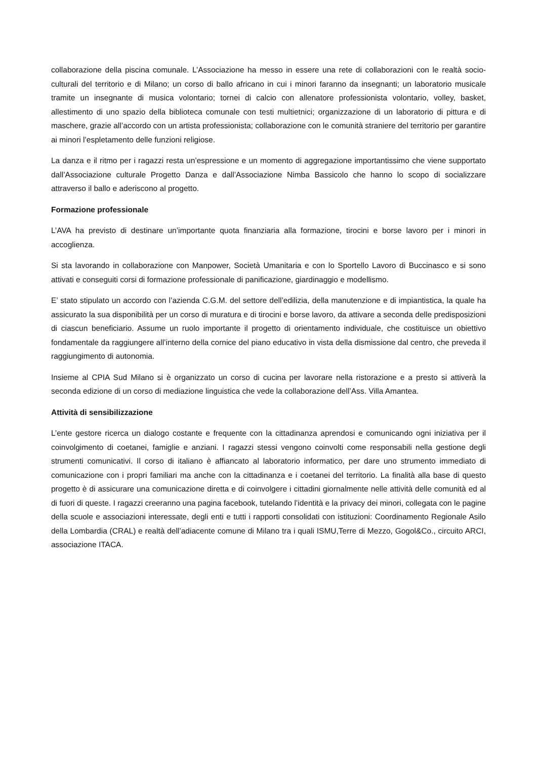collaborazione della piscina comunale. L’Associazione ha messo in essere una rete di collaborazioni con le realtà socio-culturali del territorio e di Milano; un corso di ballo africano in cui i minori faranno da insegnanti; un laboratorio musicale tramite un insegnante di musica volontario; tornei di calcio con allenatore professionista volontario, volley, basket, allestimento di uno spazio della biblioteca comunale con testi multietnici; organizzazione di un laboratorio di pittura e di maschere, grazie all’accordo con un artista professionista; collaborazione con le comunità straniere del territorio per garantire ai minori l’espletamento delle funzioni religiose.
La danza e il ritmo per i ragazzi resta un’espressione e un momento di aggregazione importantissimo che viene supportato dall’Associazione culturale Progetto Danza e dall’Associazione Nimba Bassicolo che hanno lo scopo di socializzare attraverso il ballo e aderiscono al progetto.
Formazione professionale
L’AVA ha previsto di destinare un’importante quota finanziaria alla formazione, tirocini e borse lavoro per i minori in accoglienza.
Si sta lavorando in collaborazione con Manpower, Società Umanitaria e con lo Sportello Lavoro di Buccinasco e si sono attivati e conseguiti corsi di formazione professionale di panificazione, giardinaggio e modellismo.
E’ stato stipulato un accordo con l’azienda C.G.M. del settore dell’edilizia, della manutenzione e di impiantistica, la quale ha assicurato la sua disponibilità per un corso di muratura e di tirocini e borse lavoro, da attivare a seconda delle predisposizioni di ciascun beneficiario. Assume un ruolo importante il progetto di orientamento individuale, che costituisce un obiettivo fondamentale da raggiungere all’interno della cornice del piano educativo in vista della dismissione dal centro, che preveda il raggiungimento di autonomia.
Insieme al CPIA Sud Milano si è organizzato un corso di cucina per lavorare nella ristorazione e a presto si attiverà la seconda edizione di un corso di mediazione linguistica che vede la collaborazione dell’Ass. Villa Amantea.
Attività di sensibilizzazione
L’ente gestore ricerca un dialogo costante e frequente con la cittadinanza aprendosi e comunicando ogni iniziativa per il coinvolgimento di coetanei, famiglie e anziani. I ragazzi stessi vengono coinvolti come responsabili nella gestione degli strumenti comunicativi. Il corso di italiano è affiancato al laboratorio informatico, per dare uno strumento immediato di comunicazione con i propri familiari ma anche con la cittadinanza e i coetanei del territorio. La finalità alla base di questo progetto è di assicurare una comunicazione diretta e di coinvolgere i cittadini giornalmente nelle attività delle comunità ed al di fuori di queste. I ragazzi creeranno una pagina facebook, tutelando l’identità e la privacy dei minori, collegata con le pagine della scuole e associazioni interessate, degli enti e tutti i rapporti consolidati con istituzioni: Coordinamento Regionale Asilo della Lombardia (CRAL) e realtà dell’adiacente comune di Milano tra i quali ISMU,Terre di Mezzo, Gogol&Co., circuito ARCI, associazione ITACA.